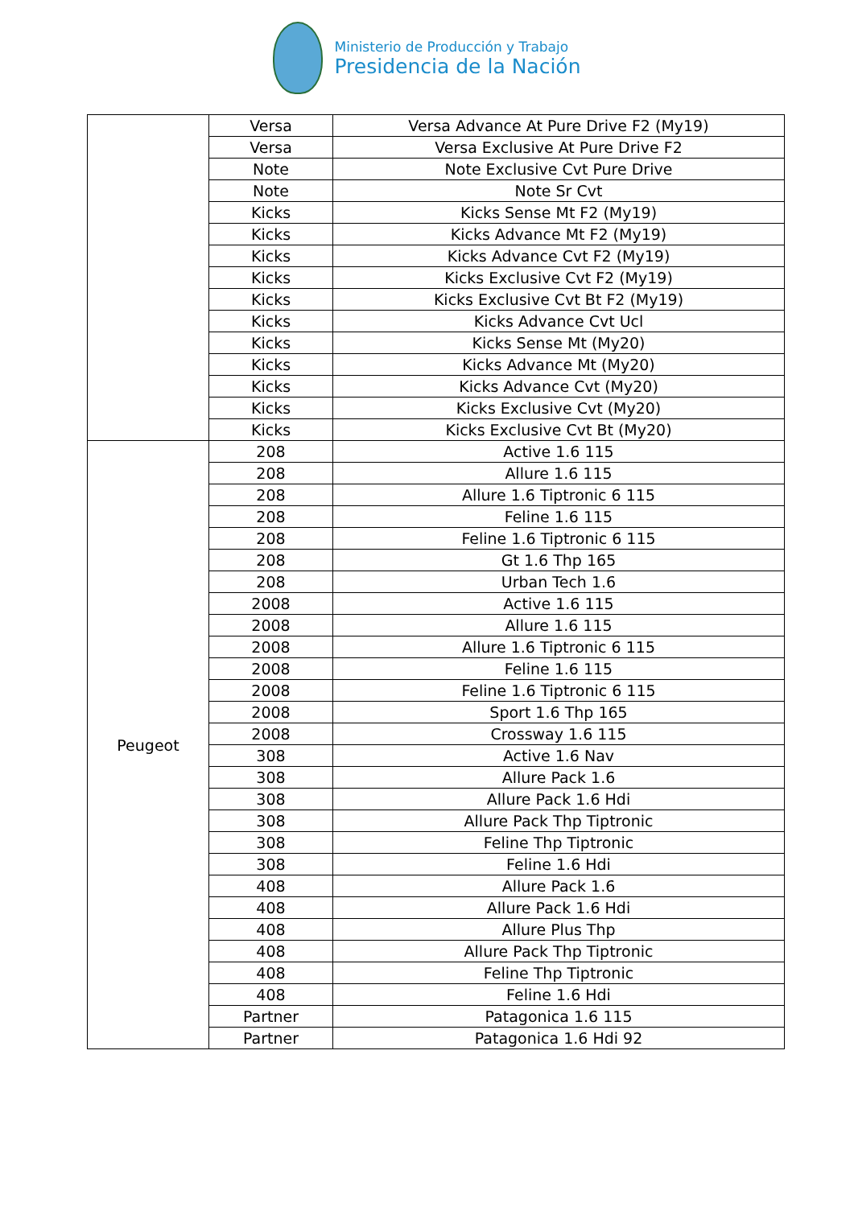Ministerio de Producción y Trabajo
Presidencia de la Nación
| | Versa | Versa Advance At Pure Drive F2 (My19) |
| | Versa | Versa Exclusive At Pure Drive F2 |
| | Note | Note Exclusive Cvt Pure Drive |
| | Note | Note Sr Cvt |
| | Kicks | Kicks Sense Mt F2 (My19) |
| | Kicks | Kicks Advance Mt F2 (My19) |
| | Kicks | Kicks Advance Cvt F2 (My19) |
| | Kicks | Kicks Exclusive Cvt F2 (My19) |
| | Kicks | Kicks Exclusive Cvt Bt F2 (My19) |
| | Kicks | Kicks Advance Cvt Ucl |
| | Kicks | Kicks Sense Mt (My20) |
| | Kicks | Kicks Advance Mt (My20) |
| | Kicks | Kicks Advance Cvt (My20) |
| | Kicks | Kicks Exclusive Cvt (My20) |
| | Kicks | Kicks Exclusive Cvt Bt (My20) |
| Peugeot | 208 | Active 1.6 115 |
| | 208 | Allure 1.6 115 |
| | 208 | Allure 1.6 Tiptronic 6 115 |
| | 208 | Feline 1.6 115 |
| | 208 | Feline 1.6 Tiptronic 6 115 |
| | 208 | Gt 1.6 Thp 165 |
| | 208 | Urban Tech 1.6 |
| | 2008 | Active 1.6 115 |
| | 2008 | Allure 1.6 115 |
| | 2008 | Allure 1.6 Tiptronic 6 115 |
| | 2008 | Feline 1.6 115 |
| | 2008 | Feline 1.6 Tiptronic 6 115 |
| | 2008 | Sport 1.6 Thp 165 |
| | 2008 | Crossway 1.6 115 |
| | 308 | Active 1.6 Nav |
| | 308 | Allure Pack 1.6 |
| | 308 | Allure Pack 1.6 Hdi |
| | 308 | Allure Pack Thp Tiptronic |
| | 308 | Feline Thp Tiptronic |
| | 308 | Feline 1.6 Hdi |
| | 408 | Allure Pack 1.6 |
| | 408 | Allure Pack 1.6 Hdi |
| | 408 | Allure Plus Thp |
| | 408 | Allure Pack Thp Tiptronic |
| | 408 | Feline Thp Tiptronic |
| | 408 | Feline 1.6 Hdi |
| | Partner | Patagonica 1.6 115 |
| | Partner | Patagonica 1.6 Hdi 92 |